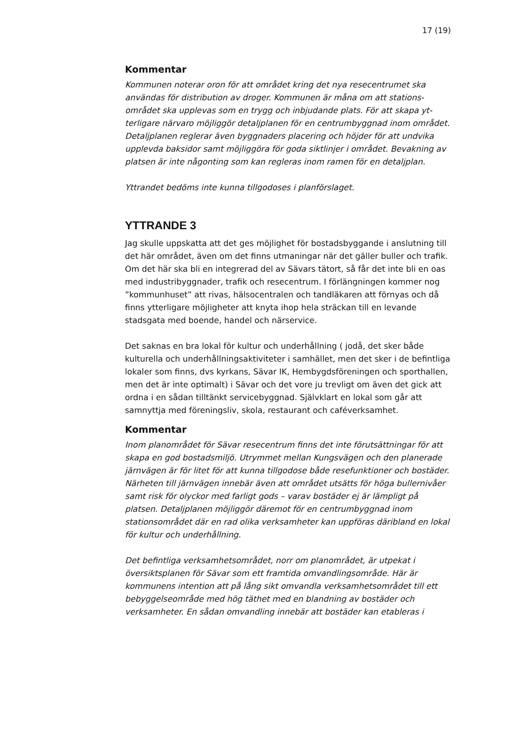17 (19)
Kommentar
Kommunen noterar oron för att området kring det nya resecentrumet ska användas för distribution av droger. Kommunen är måna om att stations­området ska upplevas som en trygg och inbjudande plats. För att skapa yt­terligare närvaro möjliggör detaljplanen för en centrumbyggnad inom om­rådet. Detaljplanen reglerar även byggnaders placering och höjder för att undvika upplevda baksidor samt möjliggöra för goda siktlinjer i området. Bevakning av platsen är inte någonting som kan regleras inom ramen för en detaljplan.
Yttrandet bedöms inte kunna tillgodoses i planförslaget.
YTTRANDE 3
Jag skulle uppskatta att det ges möjlighet för bostadsbyggande i anslutning till det här området, även om det finns utmaningar när det gäller buller och trafik. Om det här ska bli en integrerad del av Sävars tätort, så får det inte bli en oas med industribyggnader, trafik och resecentrum. I förlängningen kommer nog ”kommunhuset” att rivas, hälsocentralen och tandläkaren att förnyas och då finns ytterligare möjligheter att knyta ihop hela sträckan till en levande stadsgata med boende, handel och närservice.
Det saknas en bra lokal för kultur och underhållning ( jodå, det sker både kulturella och underhållningsaktiviteter i samhället, men det sker i de be­fintliga lokaler som finns, dvs kyrkans, Sävar IK, Hembygdsföreningen och sporthallen, men det är inte optimalt) i Sävar och det vore ju trevligt om även det gick att ordna i en sådan tilltänkt servicebyggnad. Självklart en lokal som går att samnyttja med föreningsliv, skola, restaurant och caféverksamhet.
Kommentar
Inom planområdet för Sävar resecentrum finns det inte förutsättningar för att skapa en god bostadsmiljö. Utrymmet mellan Kungsvägen och den pla­nerade järnvägen är för litet för att kunna tillgodose både resefunktioner och bostäder. Närheten till järnvägen innebär även att området utsätts för höga bullernivåer samt risk för olyckor med farligt gods – varav bostäder ej är lämpligt på platsen. Detaljplanen möjliggör däremot för en centrum­byggnad inom stationsområdet där en rad olika verksamheter kan uppföras däribland en lokal för kultur och underhållning.
Det befintliga verksamhetsområdet, norr om planområdet, är utpekat i översiktsplanen för Sävar som ett framtida omvandlingsområde. Här är kommunens intention att på lång sikt omvandla verksamhetsområdet till ett bebyggelseområde med hög täthet med en blandning av bostäder och verksamheter. En sådan omvandling innebär att bostäder kan etableras i